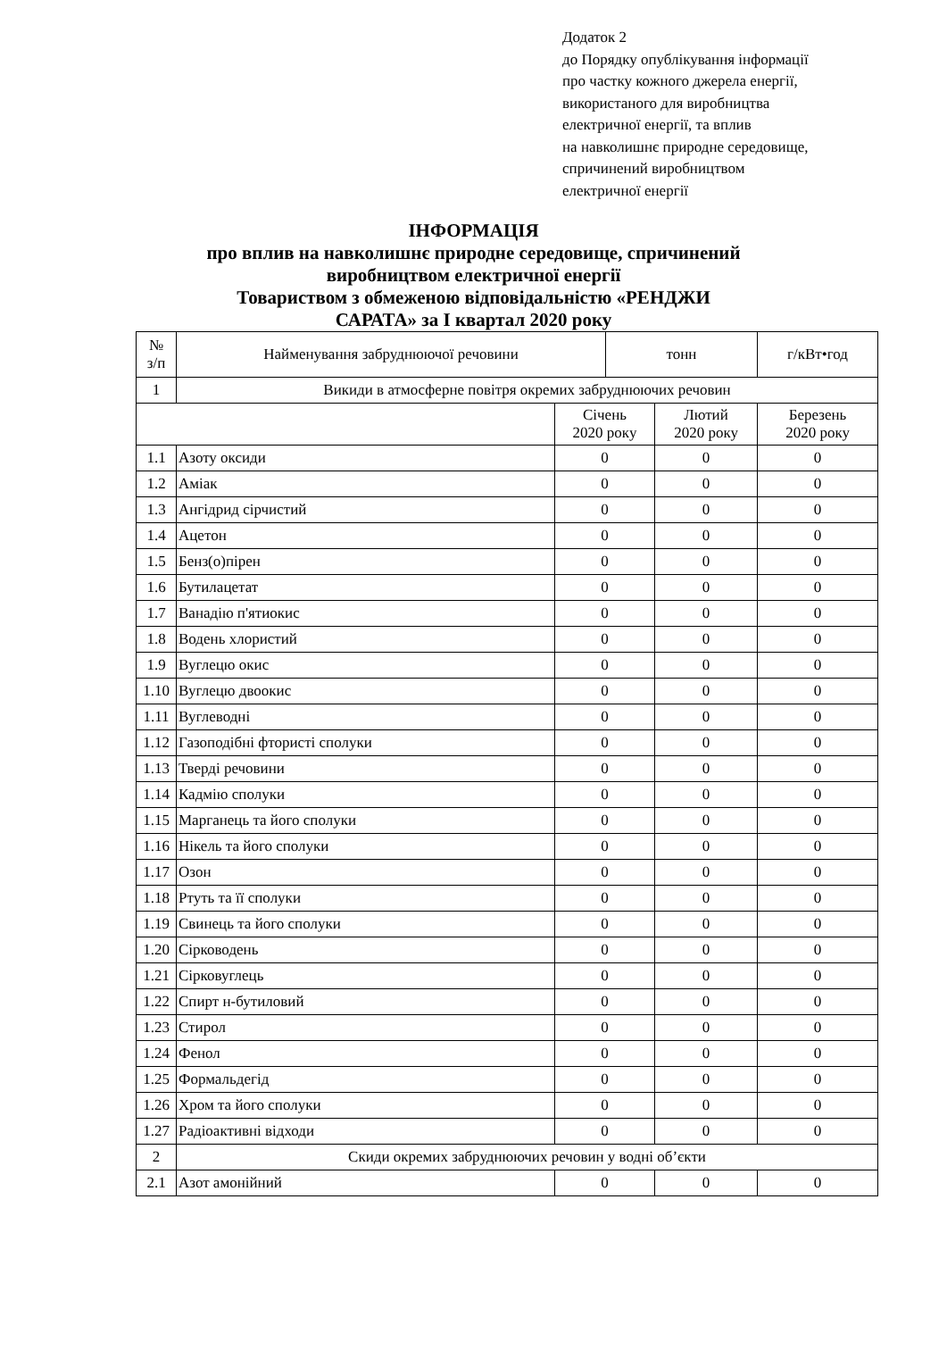Додаток 2
до Порядку опублікування інформації
про частку кожного джерела енергії,
використаного для виробництва
електричної енергії, та вплив
на навколишнє природне середовище,
спричинений виробництвом
електричної енергії
ІНФОРМАЦІЯ
про вплив на навколишнє природне середовище, спричинений
виробництвом електричної енергії
Товариством з обмеженою відповідальністю «РЕНДЖИ
САРАТА» за І квартал 2020 року
| № з/п | Найменування забруднюючої речовини | | тонн | | г/кВт•год |
| 1 | Викиди в атмосферне повітря окремих забруднюючих речовин | | | | |
| | | Січень 2020 року | | Лютий 2020 року | Березень 2020 року |
| 1.1 | Азоту оксиди | 0 | | 0 | 0 |
| 1.2 | Аміак | 0 | | 0 | 0 |
| 1.3 | Ангідрид сірчистий | 0 | | 0 | 0 |
| 1.4 | Ацетон | 0 | | 0 | 0 |
| 1.5 | Бенз(о)пірен | 0 | | 0 | 0 |
| 1.6 | Бутилацетат | 0 | | 0 | 0 |
| 1.7 | Ванадію п'ятиокис | 0 | | 0 | 0 |
| 1.8 | Водень хлористий | 0 | | 0 | 0 |
| 1.9 | Вуглецю окис | 0 | | 0 | 0 |
| 1.10 | Вуглецю двоокис | 0 | | 0 | 0 |
| 1.11 | Вуглеводні | 0 | | 0 | 0 |
| 1.12 | Газоподібні фтористі сполуки | 0 | | 0 | 0 |
| 1.13 | Тверді речовини | 0 | | 0 | 0 |
| 1.14 | Кадмію сполуки | 0 | | 0 | 0 |
| 1.15 | Марганець та його сполуки | 0 | | 0 | 0 |
| 1.16 | Нікель та його сполуки | 0 | | 0 | 0 |
| 1.17 | Озон | 0 | | 0 | 0 |
| 1.18 | Ртуть та її сполуки | 0 | | 0 | 0 |
| 1.19 | Свинець та його сполуки | 0 | | 0 | 0 |
| 1.20 | Сірководень | 0 | | 0 | 0 |
| 1.21 | Сірковуглець | 0 | | 0 | 0 |
| 1.22 | Спирт н-бутиловий | 0 | | 0 | 0 |
| 1.23 | Стирол | 0 | | 0 | 0 |
| 1.24 | Фенол | 0 | | 0 | 0 |
| 1.25 | Формальдегід | 0 | | 0 | 0 |
| 1.26 | Хром та його сполуки | 0 | | 0 | 0 |
| 1.27 | Радіоактивні відходи | 0 | | 0 | 0 |
| 2 | Скиди окремих забруднюючих речовин у водні об’єкти | | | | |
| 2.1 | Азот амонійний | 0 | | 0 | 0 |